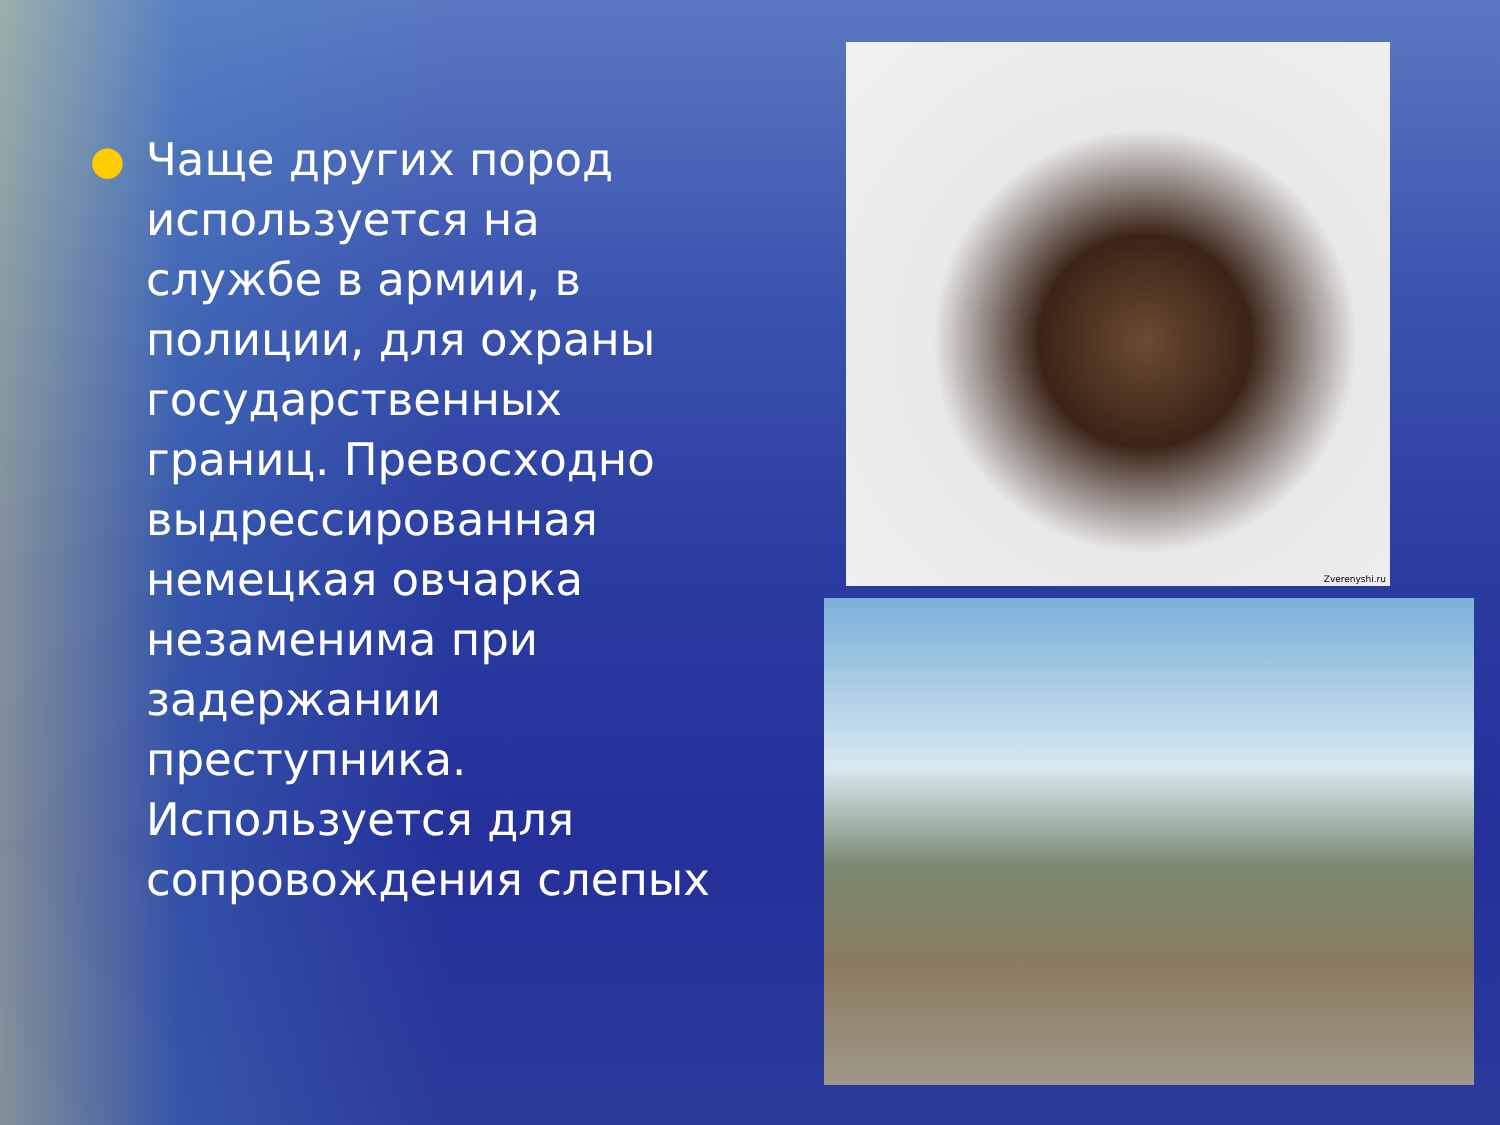● Чаще других пород используется на службе в армии, в полиции, для охраны государственных границ. Превосходно выдрессированная немецкая овчарка незаменима при задержании преступника. Используется для сопровождения слепых
Zverenyshi.ru